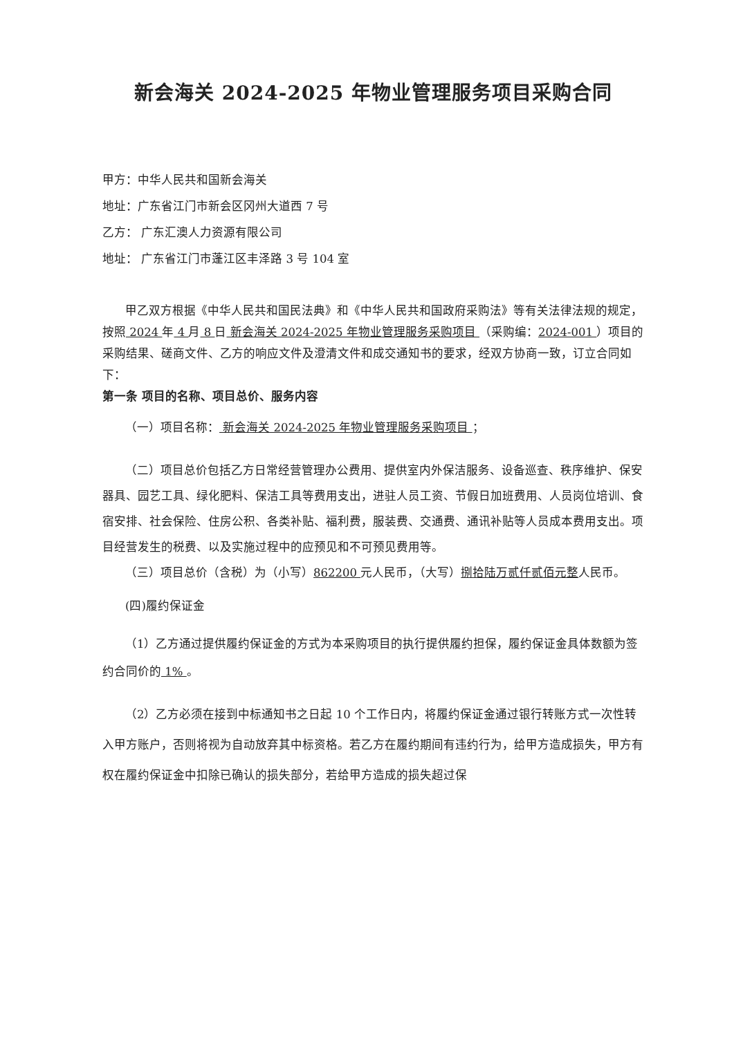新会海关 2024-2025 年物业管理服务项目采购合同
甲方：中华人民共和国新会海关
地址：广东省江门市新会区冈州大道西 7 号
乙方： 广东汇澳人力资源有限公司
地址： 广东省江门市蓬江区丰泽路 3 号 104 室
甲乙双方根据《中华人民共和国民法典》和《中华人民共和国政府采购法》等有关法律法规的规定，按照 2024 年 4 月 8 日 新会海关 2024-2025 年物业管理服务采购项目 （采购编：2024-001 ）项目的采购结果、磋商文件、乙方的响应文件及澄清文件和成交通知书的要求，经双方协商一致，订立合同如下：
第一条 项目的名称、项目总价、服务内容
（一）项目名称： 新会海关 2024-2025 年物业管理服务采购项目 ；
（二）项目总价包括乙方日常经营管理办公费用、提供室内外保洁服务、设备巡查、秩序维护、保安器具、园艺工具、绿化肥料、保洁工具等费用支出，进驻人员工资、节假日加班费用、人员岗位培训、食宿安排、社会保险、住房公积、各类补贴、福利费，服装费、交通费、通讯补贴等人员成本费用支出。项目经营发生的税费、以及实施过程中的应预见和不可预见费用等。
（三）项目总价（含税）为（小写）862200 元人民币，（大写）捌拾陆万贰仟贰佰元整人民币。
(四)履约保证金
（1）乙方通过提供履约保证金的方式为本采购项目的执行提供履约担保，履约保证金具体数额为签约合同价的 1% 。
（2）乙方必须在接到中标通知书之日起 10 个工作日内，将履约保证金通过银行转账方式一次性转入甲方账户，否则将视为自动放弃其中标资格。若乙方在履约期间有违约行为，给甲方造成损失，甲方有权在履约保证金中扣除已确认的损失部分，若给甲方造成的损失超过保